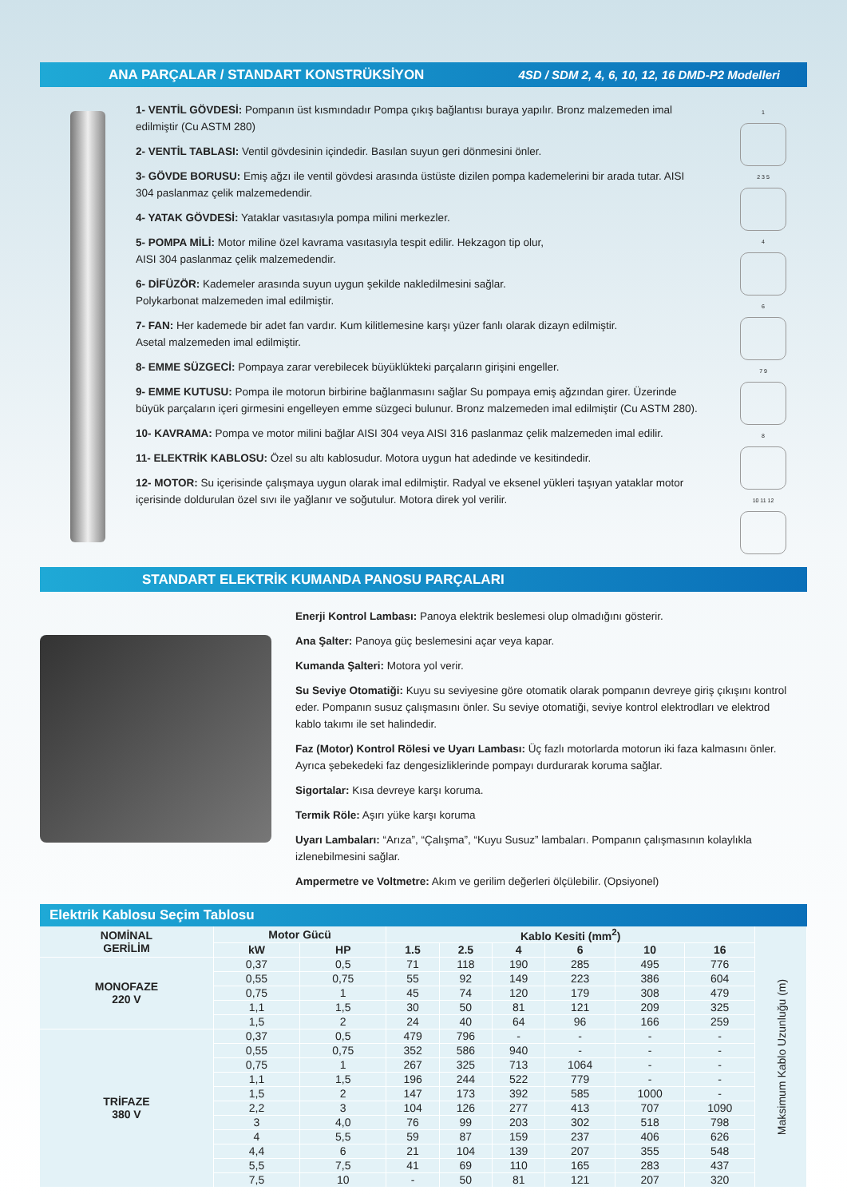ANA PARÇALAR / STANDART KONSTRÜKSİYON 4SD / SDM 2, 4, 6, 10, 12, 16 DMD-P2 Modelleri
1- VENTİL GÖVDESİ: Pompanın üst kısmındadır Pompa çıkış bağlantısı buraya yapılır. Bronz malzemeden imal edilmiştir (Cu ASTM 280)
2- VENTİL TABLASI: Ventil gövdesinin içindedir. Basılan suyun geri dönmesini önler.
3- GÖVDE BORUSU: Emiş ağzı ile ventil gövdesi arasında üstüste dizilen pompa kademelerini bir arada tutar. AISI 304 paslanmaz çelik malzemedendir.
4- YATAK GÖVDESİ: Yataklar vasıtasıyla pompa milini merkezler.
5- POMPA MİLİ: Motor miline özel kavrama vasıtasıyla tespit edilir. Hekzagon tip olur,
AISI 304 paslanmaz çelik malzemedendir.
6- DİFÜZÖR: Kademeler arasında suyun uygun şekilde nakledilmesini sağlar.
Polykarbonat malzemeden imal edilmiştir.
7- FAN: Her kademede bir adet fan vardır. Kum kilitlemesine karşı yüzer fanlı olarak dizayn edilmiştir.
Asetal malzemeden imal edilmiştir.
8- EMME SÜZGECİ: Pompaya zarar verebilecek büyüklükteki parçaların girişini engeller.
9- EMME KUTUSU: Pompa ile motorun birbirine bağlanmasını sağlar Su pompaya emiş ağzından girer. Üzerinde büyük parçaların içeri girmesini engelleyen emme süzgeci bulunur. Bronz malzemeden imal edilmiştir (Cu ASTM 280).
10- KAVRAMA: Pompa ve motor milini bağlar AISI 304 veya AISI 316 paslanmaz çelik malzemeden imal edilir.
11- ELEKTRİK KABLOSU: Özel su altı kablosudur. Motora uygun hat adedinde ve kesitindedir.
12- MOTOR: Su içerisinde çalışmaya uygun olarak imal edilmiştir. Radyal ve eksenel yükleri taşıyan yataklar motor içerisinde doldurulan özel sıvı ile yağlanır ve soğutulur. Motora direk yol verilir.
1
2 3 5
4
6
7 9
8
10 11 12
STANDART ELEKTRİK KUMANDA PANOSU PARÇALARI
Enerji Kontrol Lambası: Panoya elektrik beslemesi olup olmadığını gösterir.
Ana Şalter: Panoya güç beslemesini açar veya kapar.
Kumanda Şalteri: Motora yol verir.
Su Seviye Otomatiği: Kuyu su seviyesine göre otomatik olarak pompanın devreye giriş çıkışını kontrol eder. Pompanın susuz çalışmasını önler. Su seviye otomatiği, seviye kontrol elektrodları ve elektrod kablo takımı ile set halindedir.
Faz (Motor) Kontrol Rölesi ve Uyarı Lambası: Üç fazlı motorlarda motorun iki faza kalmasını önler. Ayrıca şebekedeki faz dengesizliklerinde pompayı durdurarak koruma sağlar.
Sigortalar: Kısa devreye karşı koruma.
Termik Röle: Aşırı yüke karşı koruma
Uyarı Lambaları: “Arıza”, “Çalışma”, “Kuyu Susuz” lambaları. Pompanın çalışmasının kolaylıkla izlenebilmesini sağlar.
Ampermetre ve Voltmetre: Akım ve gerilim değerleri ölçülebilir. (Opsiyonel)
Elektrik Kablosu Seçim Tablosu
| NOMİNAL GERİLİM | Motor Gücü | | Kablo Kesiti (mm<sup>2</sup>) | | | | | | Maksimum Kablo Uzunluğu (m) |
| | kW | HP | 1.5 | 2.5 | 4 | 6 | 10 | 16 | |
| MONOFAZE 220 V | 0,37 | 0,5 | 71 | 118 | 190 | 285 | 495 | 776 | |
| | 0,55 | 0,75 | 55 | 92 | 149 | 223 | 386 | 604 | |
| | 0,75 | 1 | 45 | 74 | 120 | 179 | 308 | 479 | |
| | 1,1 | 1,5 | 30 | 50 | 81 | 121 | 209 | 325 | |
| | 1,5 | 2 | 24 | 40 | 64 | 96 | 166 | 259 | |
| TRİFAZE 380 V | 0,37 | 0,5 | 479 | 796 | - | - | - | - | |
| | 0,55 | 0,75 | 352 | 586 | 940 | - | - | - | |
| | 0,75 | 1 | 267 | 325 | 713 | 1064 | - | - | |
| | 1,1 | 1,5 | 196 | 244 | 522 | 779 | - | - | |
| | 1,5 | 2 | 147 | 173 | 392 | 585 | 1000 | - | |
| | 2,2 | 3 | 104 | 126 | 277 | 413 | 707 | 1090 | |
| | 3 | 4,0 | 76 | 99 | 203 | 302 | 518 | 798 | |
| | 4 | 5,5 | 59 | 87 | 159 | 237 | 406 | 626 | |
| | 4,4 | 6 | 21 | 104 | 139 | 207 | 355 | 548 | |
| | 5,5 | 7,5 | 41 | 69 | 110 | 165 | 283 | 437 | |
| | 7,5 | 10 | - | 50 | 81 | 121 | 207 | 320 | |